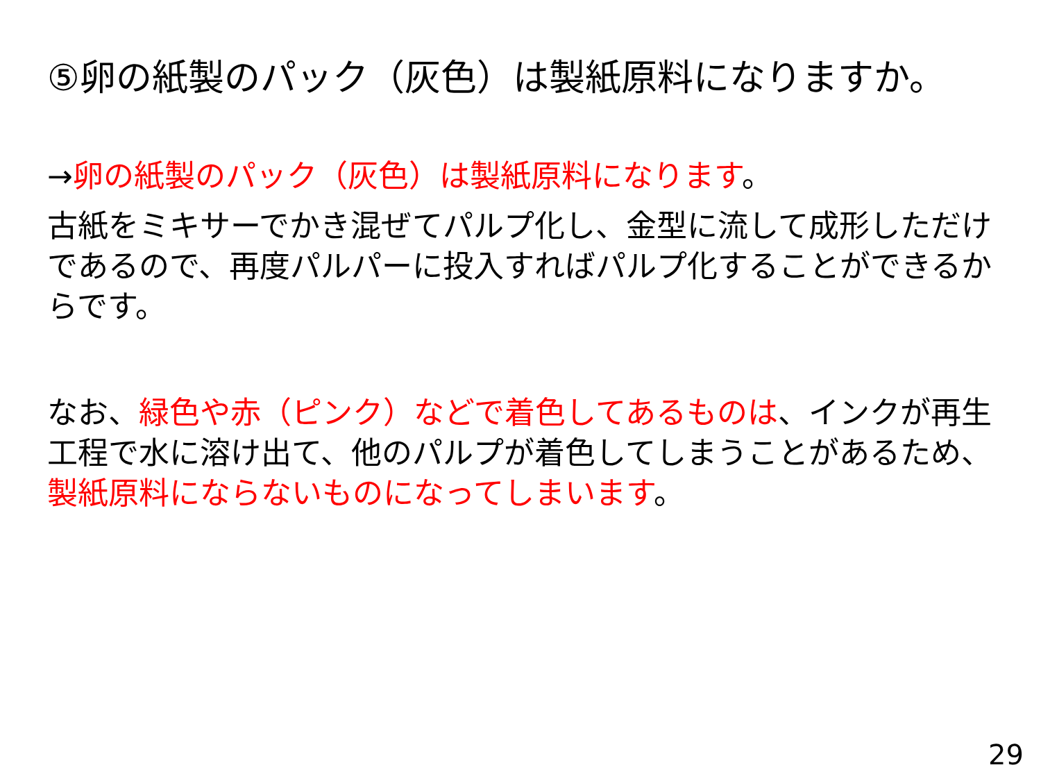⑤卵の紙製のパック（灰色）は製紙原料になりますか。
→卵の紙製のパック（灰色）は製紙原料になります。
古紙をミキサーでかき混ぜてパルプ化し、金型に流して成形しただけであるので、再度パルパーに投入すればパルプ化することができるからです。
なお、緑色や赤（ピンク）などで着色してあるものは、インクが再生工程で水に溶け出て、他のパルプが着色してしまうことがあるため、製紙原料にならないものになってしまいます。
29